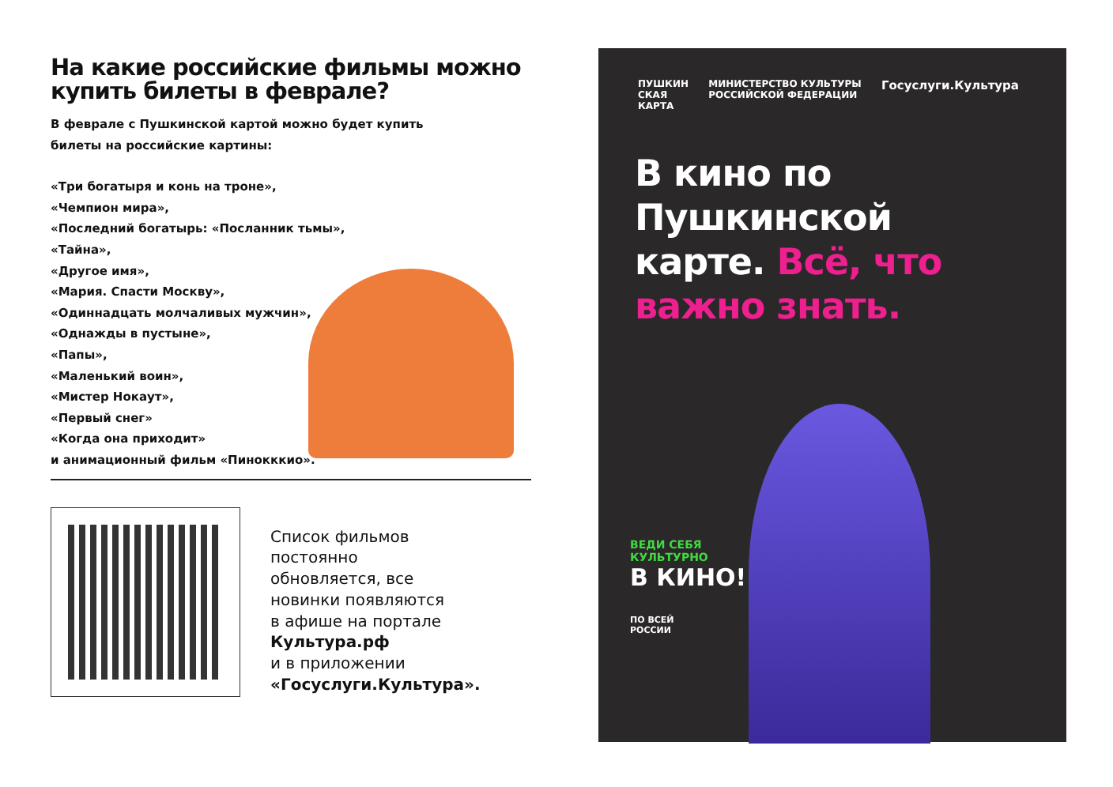На какие российские фильмы можно купить билеты в феврале?
В феврале с Пушкинской картой можно будет купить
билеты на российские картины:
«Три богатыря и конь на троне»,
«Чемпион мира»,
«Последний богатырь: «Посланник тьмы»,
«Тайна»,
«Другое имя»,
«Мария. Спасти Москву»,
«Одиннадцать молчаливых мужчин»,
«Однажды в пустыне»,
«Папы»,
«Маленький воин»,
«Мистер Нокаут»,
«Первый снег»
«Когда она приходит»
и анимационный фильм «Пинокккио».
Список фильмов
постоянно
обновляется, все
новинки появляются
в афише на портале
Культура.рф
и в приложении
«Госуслуги.Культура».
ПУШКИН
СКАЯ
КАРТА МИНИСТЕРСТВО КУЛЬТУРЫ
РОССИЙСКОЙ ФЕДЕРАЦИИ Госуслуги.Культура
В кино по
Пушкинской
карте. Всё, что
важно знать.
ВЕДИ СЕБЯ
КУЛЬТУРНО
В КИНО!
ПО ВСЕЙ
РОССИИ